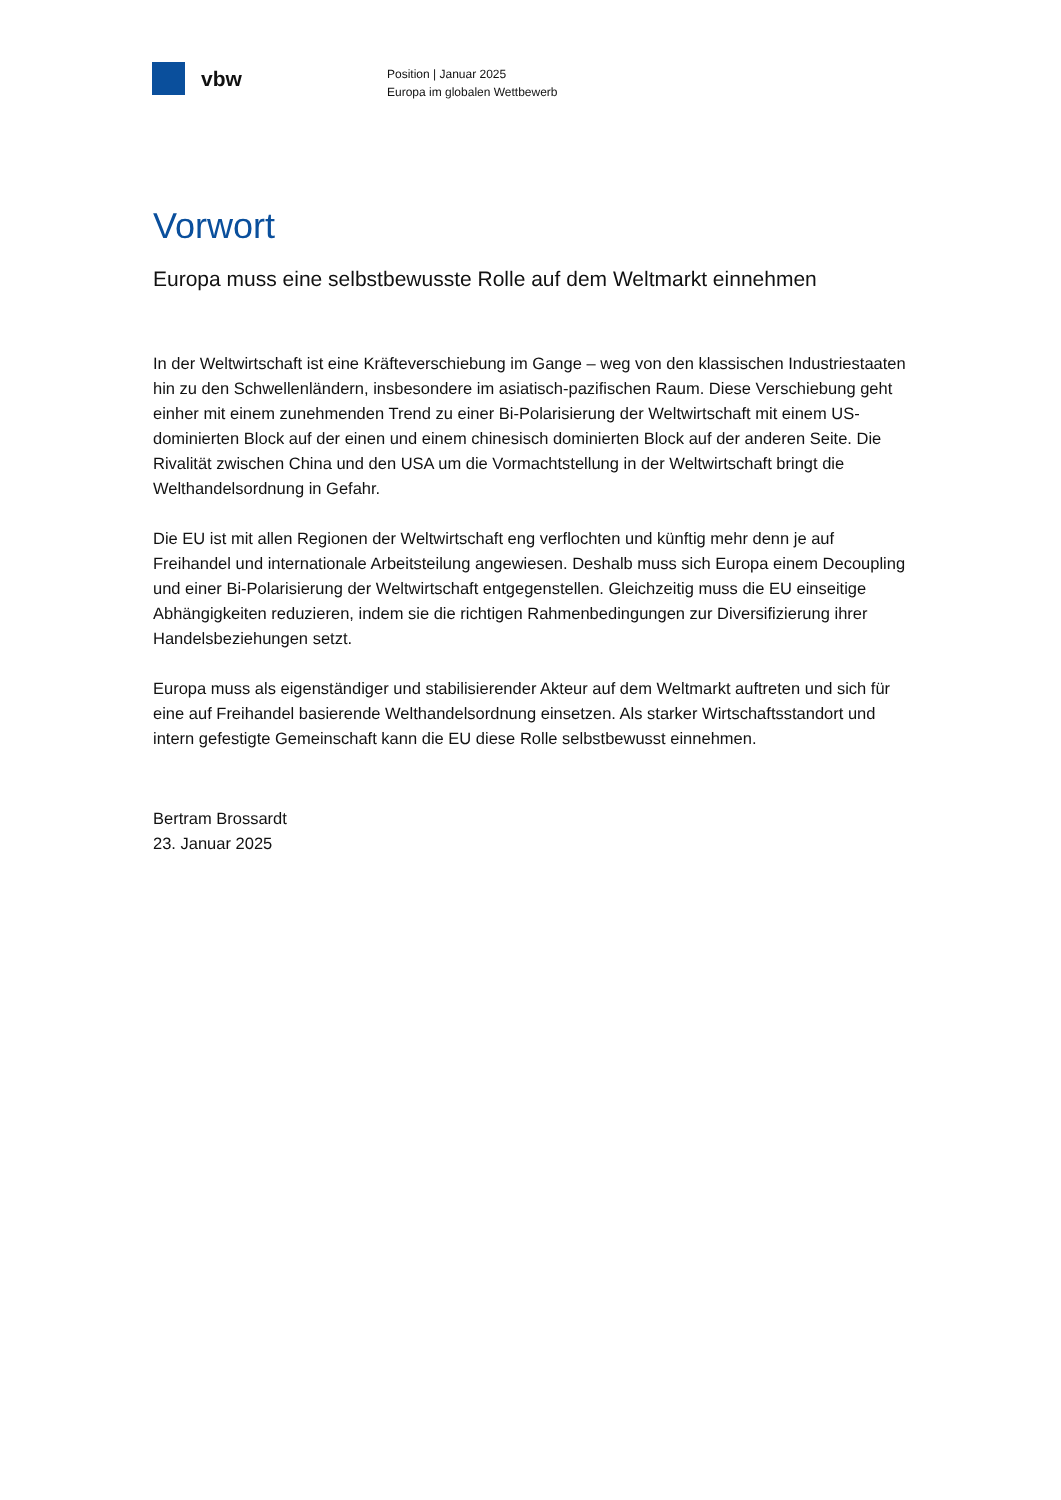vbw
Position | Januar 2025
Europa im globalen Wettbewerb
Vorwort
Europa muss eine selbstbewusste Rolle auf dem Weltmarkt einnehmen
In der Weltwirtschaft ist eine Kräfteverschiebung im Gange – weg von den klassischen Industriestaaten hin zu den Schwellenländern, insbesondere im asiatisch-pazifischen Raum. Diese Verschiebung geht einher mit einem zunehmenden Trend zu einer Bi-Polarisierung der Weltwirtschaft mit einem US-dominierten Block auf der einen und einem chinesisch dominierten Block auf der anderen Seite. Die Rivalität zwischen China und den USA um die Vormachtstellung in der Weltwirtschaft bringt die Welthandelsordnung in Gefahr.
Die EU ist mit allen Regionen der Weltwirtschaft eng verflochten und künftig mehr denn je auf Freihandel und internationale Arbeitsteilung angewiesen. Deshalb muss sich Europa einem Decoupling und einer Bi-Polarisierung der Weltwirtschaft entgegenstellen. Gleichzeitig muss die EU einseitige Abhängigkeiten reduzieren, indem sie die richtigen Rahmenbedingungen zur Diversifizierung ihrer Handelsbeziehungen setzt.
Europa muss als eigenständiger und stabilisierender Akteur auf dem Weltmarkt auftreten und sich für eine auf Freihandel basierende Welthandelsordnung einsetzen. Als starker Wirtschaftsstandort und intern gefestigte Gemeinschaft kann die EU diese Rolle selbstbewusst einnehmen.
Bertram Brossardt
23. Januar 2025